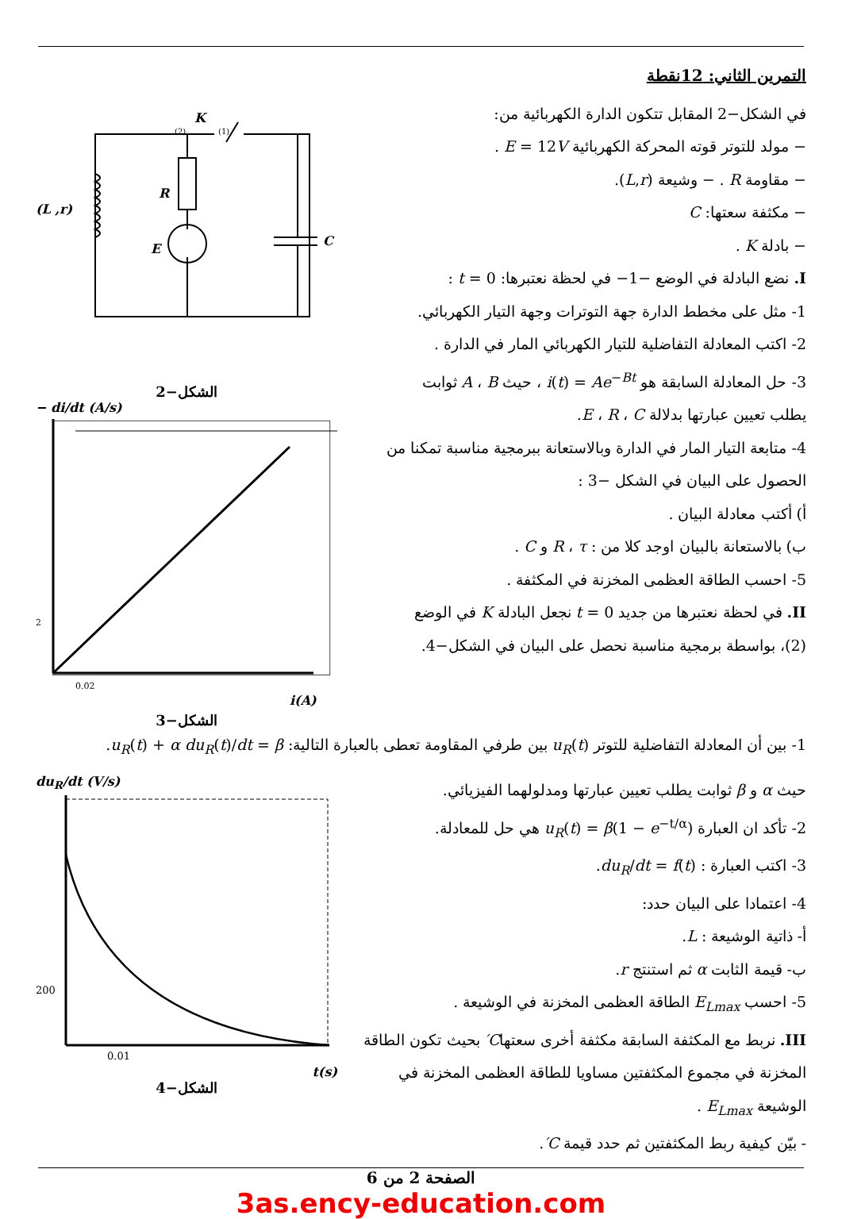التمرين الثاني: 12نقطة
في الشكل−2 المقابل تتكون الدارة الكهربائية من:
− مولد للتوتر قوته المحركة الكهربائية E = 12V .
− مقاومة R . − وشيعة (L,r).
− مكثفة سعتها: C
− بادلة K .
I. نضع البادلة في الوضع −1− في لحظة نعتبرها: t = 0 :
1- مثل على مخطط الدارة جهة التوترات وجهة التيار الكهربائي.
2- اكتب المعادلة التفاضلية للتيار الكهربائي المار في الدارة .
3- حل المعادلة السابقة هو i(t) = Ae<sup>−Bt</sup> ، حيث A ، B ثوابت
يطلب تعيين عبارتها بدلالة E ، R ، C.
4- متابعة التيار المار في الدارة وبالاستعانة ببرمجية مناسبة تمكنا من
الحصول على البيان في الشكل −3 :
أ) أكتب معادلة البيان .
ب) بالاستعانة بالبيان اوجد كلا من : R ، τ و C .
5- احسب الطاقة العظمى المخزنة في المكثفة .
II. في لحظة نعتبرها من جديد t = 0 نجعل البادلة K في الوضع
(2)، بواسطة برمجية مناسبة نحصل على البيان في الشكل−4.
K
R
E
C
(L ,r)
(2)
(1)
الشكل−2
− di/dt (A/s)
2
0.02
i(A)
الشكل−3
1- بين أن المعادلة التفاضلية للتوتر u<sub>R</sub>(t) بين طرفي المقاومة تعطى بالعبارة التالية: u<sub>R</sub>(t) + α du<sub>R</sub>(t)/dt = β.
حيث α و β ثوابت يطلب تعيين عبارتها ومدلولهما الفيزيائي.
2- تأكد ان العبارة u<sub>R</sub>(t) = β(1 − e<sup>−t/α</sup>) هي حل للمعادلة.
3- اكتب العبارة : du<sub>R</sub>/dt = f(t).
4- اعتمادا على البيان حدد:
أ- ذاتية الوشيعة : L.
ب- قيمة الثابت α ثم استنتج r.
5- احسب E<sub>Lmax</sub> الطاقة العظمى المخزنة في الوشيعة .
III. نربط مع المكثفة السابقة مكثفة أخرى سعتهاC′ بحيث تكون الطاقة
المخزنة في مجموع المكثفتين مساويا للطاقة العظمى المخزنة في
الوشيعة E<sub>Lmax</sub> .
- بيّن كيفية ربط المكثفتين ثم حدد قيمة C′.
du<sub>R</sub>/dt (V/s)
200
0.01
t(s)
الشكل−4
الصفحة 2 من 6
3as.ency-education.com